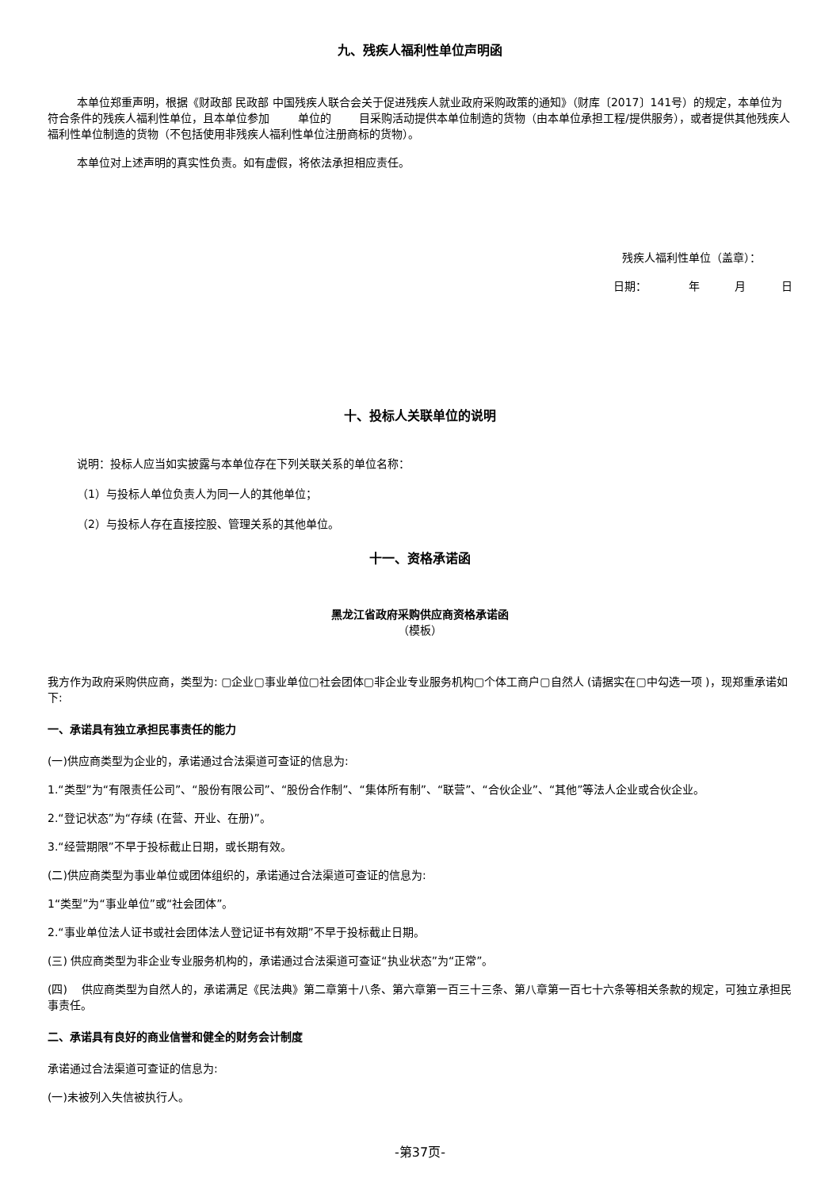九、残疾人福利性单位声明函
本单位郑重声明，根据《财政部 民政部 中国残疾人联合会关于促进残疾人就业政府采购政策的通知》（财库〔2017〕141号）的规定，本单位为符合条件的残疾人福利性单位，且本单位参加 单位的 目采购活动提供本单位制造的货物（由本单位承担工程/提供服务），或者提供其他残疾人福利性单位制造的货物（不包括使用非残疾人福利性单位注册商标的货物）。
本单位对上述声明的真实性负责。如有虚假，将依法承担相应责任。
残疾人福利性单位（盖章）：
日期： 年 月 日
十、投标人关联单位的说明
说明：投标人应当如实披露与本单位存在下列关联关系的单位名称：
（1）与投标人单位负责人为同一人的其他单位；
（2）与投标人存在直接控股、管理关系的其他单位。
十一、资格承诺函
黑龙江省政府采购供应商资格承诺函
（模板）
我方作为政府采购供应商，类型为: ▢企业▢事业单位▢社会团体▢非企业专业服务机构▢个体工商户▢自然人 (请据实在▢中勾选一项 )，现郑重承诺如下:
一、承诺具有独立承担民事责任的能力
(一)供应商类型为企业的，承诺通过合法渠道可查证的信息为:
1.“类型”为“有限责任公司”、“股份有限公司”、“股份合作制”、“集体所有制”、“联营”、“合伙企业”、“其他”等法人企业或合伙企业。
2.“登记状态”为“存续 (在营、开业、在册)”。
3.“经营期限”不早于投标截止日期，或长期有效。
(二)供应商类型为事业单位或团体组织的，承诺通过合法渠道可查证的信息为:
1“类型”为“事业单位”或“社会团体”。
2.“事业单位法人证书或社会团体法人登记证书有效期”不早于投标截止日期。
(三) 供应商类型为非企业专业服务机构的，承诺通过合法渠道可查证“执业状态”为“正常”。
(四) 供应商类型为自然人的，承诺满足《民法典》第二章第十八条、第六章第一百三十三条、第八章第一百七十六条等相关条款的规定，可独立承担民事责任。
二、承诺具有良好的商业信誉和健全的财务会计制度
承诺通过合法渠道可查证的信息为:
(一)未被列入失信被执行人。
-第37页-